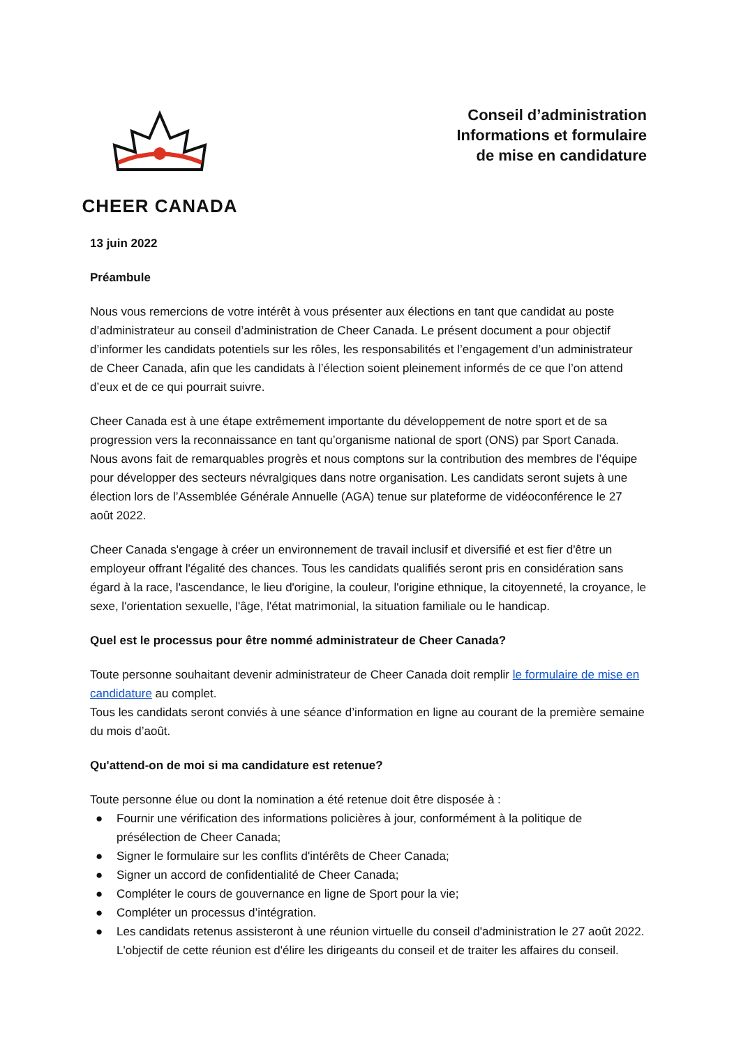CHEER CANADA
Conseil d’administration
Informations et formulaire
de mise en candidature
13 juin 2022
Préambule
Nous vous remercions de votre intérêt à vous présenter aux élections en tant que candidat au poste d’administrateur au conseil d’administration de Cheer Canada. Le présent document a pour objectif d’informer les candidats potentiels sur les rôles, les responsabilités et l’engagement d’un administrateur de Cheer Canada, afin que les candidats à l’élection soient pleinement informés de ce que l’on attend d’eux et de ce qui pourrait suivre.
Cheer Canada est à une étape extrêmement importante du développement de notre sport et de sa progression vers la reconnaissance en tant qu’organisme national de sport (ONS) par Sport Canada. Nous avons fait de remarquables progrès et nous comptons sur la contribution des membres de l’équipe pour développer des secteurs névralgiques dans notre organisation. Les candidats seront sujets à une élection lors de l’Assemblée Générale Annuelle (AGA) tenue sur plateforme de vidéoconférence le 27 août 2022.
Cheer Canada s'engage à créer un environnement de travail inclusif et diversifié et est fier d'être un employeur offrant l'égalité des chances. Tous les candidats qualifiés seront pris en considération sans égard à la race, l'ascendance, le lieu d'origine, la couleur, l'origine ethnique, la citoyenneté, la croyance, le sexe, l'orientation sexuelle, l'âge, l'état matrimonial, la situation familiale ou le handicap.
Quel est le processus pour être nommé administrateur de Cheer Canada?
Toute personne souhaitant devenir administrateur de Cheer Canada doit remplir le formulaire de mise en candidature au complet.
Tous les candidats seront conviés à une séance d’information en ligne au courant de la première semaine du mois d’août.
Qu'attend-on de moi si ma candidature est retenue?
Toute personne élue ou dont la nomination a été retenue doit être disposée à :
● Fournir une vérification des informations policières à jour, conformément à la politique de présélection de Cheer Canada;
● Signer le formulaire sur les conflits d'intérêts de Cheer Canada;
● Signer un accord de confidentialité de Cheer Canada;
● Compléter le cours de gouvernance en ligne de Sport pour la vie;
● Compléter un processus d’intégration.
● Les candidats retenus assisteront à une réunion virtuelle du conseil d'administration le 27 août 2022. L'objectif de cette réunion est d'élire les dirigeants du conseil et de traiter les affaires du conseil.